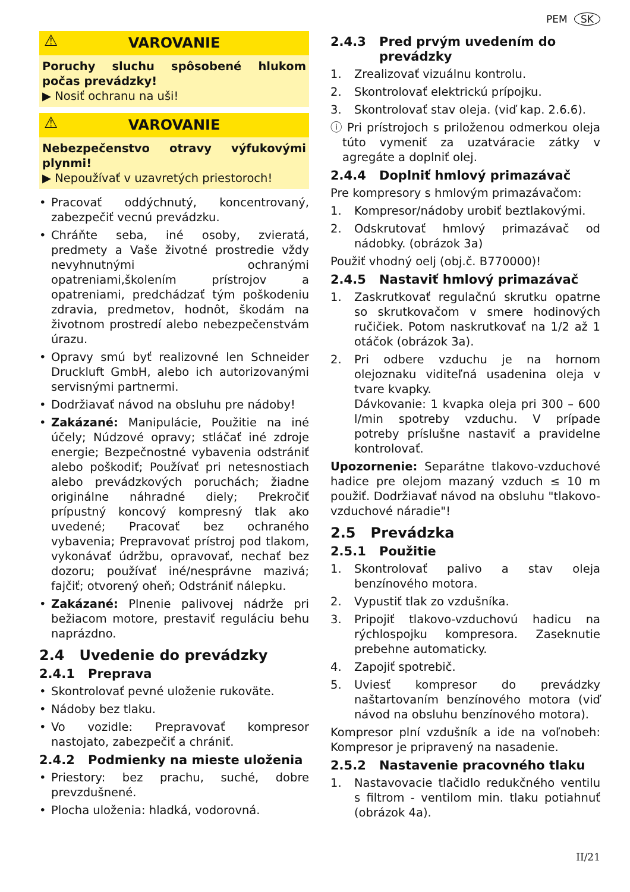PEM SK
⚠ VAROVANIE
Poruchy sluchu spôsobené hlukom počas prevádzky!
▶ Nosiť ochranu na uši!
⚠ VAROVANIE
Nebezpečenstvo otravy výfukovými plynmi!
▶ Nepoužívať v uzavretých priestoroch!
• Pracovať oddýchnutý, koncentrovaný, zabezpečiť vecnú prevádzku.
• Chráňte seba, iné osoby, zvieratá, predmety a Vaše životné prostredie vždy nevyhnutnými ochranými opatreniami,školením prístrojov a opatreniami, predchádzať tým poškodeniu zdravia, predmetov, hodnôt, škodám na životnom prostredí alebo nebezpečenstvám úrazu.
• Opravy smú byť realizovné len Schneider Druckluft GmbH, alebo ich autorizovanými servisnými partnermi.
• Dodržiavať návod na obsluhu pre nádoby!
• Zakázané: Manipulácie, Použitie na iné účely; Núdzové opravy; stláčať iné zdroje energie; Bezpečnostné vybavenia odstrániť alebo poškodiť; Používať pri netesnostiach alebo prevádzkových poruchách; žiadne originálne náhradné diely; Prekročiť prípustný koncový kompresný tlak ako uvedené; Pracovať bez ochraného vybavenia; Prepravovať prístroj pod tlakom, vykonávať údržbu, opravovať, nechať bez dozoru; používať iné/nesprávne mazivá; fajčiť; otvorený oheň; Odstrániť nálepku.
• Zakázané: Plnenie palivovej nádrže pri bežiacom motore, prestaviť reguláciu behu naprázdno.
2.4 Uvedenie do prevádzky
2.4.1 Preprava
• Skontrolovať pevné uloženie rukoväte.
• Nádoby bez tlaku.
• Vo vozidle: Prepravovať kompresor nastojato, zabezpečiť a chrániť.
2.4.2 Podmienky na mieste uloženia
• Priestory: bez prachu, suché, dobre prevzdušnené.
• Plocha uloženia: hladká, vodorovná.
2.4.3 Pred prvým uvedením do prevádzky
1. Zrealizovať vizuálnu kontrolu.
2. Skontrolovať elektrickú prípojku.
3. Skontrolovať stav oleja. (viď kap. 2.6.6).
ⓘ Pri prístrojoch s priloženou odmerkou oleja túto vymeniť za uzatváracie zátky v agregáte a doplniť olej.
2.4.4 Doplniť hmlový primazávač
Pre kompresory s hmlovým primazávačom:
1. Kompresor/nádoby urobiť beztlakovými.
2. Odskrutovať hmlový primazávač od nádobky. (obrázok 3a)
Použiť vhodný oelj (obj.č. B770000)!
2.4.5 Nastaviť hmlový primazávač
1. Zaskrutkovať regulačnú skrutku opatrne so skrutkovačom v smere hodinových ručičiek. Potom naskrutkovať na 1/2 až 1 otáčok (obrázok 3a).
2. Pri odbere vzduchu je na hornom olejoznaku viditeľná usadenina oleja v tvare kvapky.
Dávkovanie: 1 kvapka oleja pri 300 – 600 l/min spotreby vzduchu. V prípade potreby príslušne nastaviť a pravidelne kontrolovať.
Upozornenie: Separátne tlakovo-vzduchové hadice pre olejom mazaný vzduch ≤ 10 m použiť. Dodržiavať návod na obsluhu "tlakovo-vzduchové náradie"!
2.5 Prevádzka
2.5.1 Použitie
1. Skontrolovať palivo a stav oleja benzínového motora.
2. Vypustiť tlak zo vzdušníka.
3. Pripojiť tlakovo-vzduchovú hadicu na rýchlospojku kompresora. Zaseknutie prebehne automaticky.
4. Zapojiť spotrebič.
5. Uviesť kompresor do prevádzky naštartovaním benzínového motora (viď návod na obsluhu benzínového motora).
Kompresor plní vzdušník a ide na voľnobeh: Kompresor je pripravený na nasadenie.
2.5.2 Nastavenie pracovného tlaku
1. Nastavovacie tlačidlo redukčného ventilu s filtrom - ventilom min. tlaku potiahnuť (obrázok 4a).
II/21